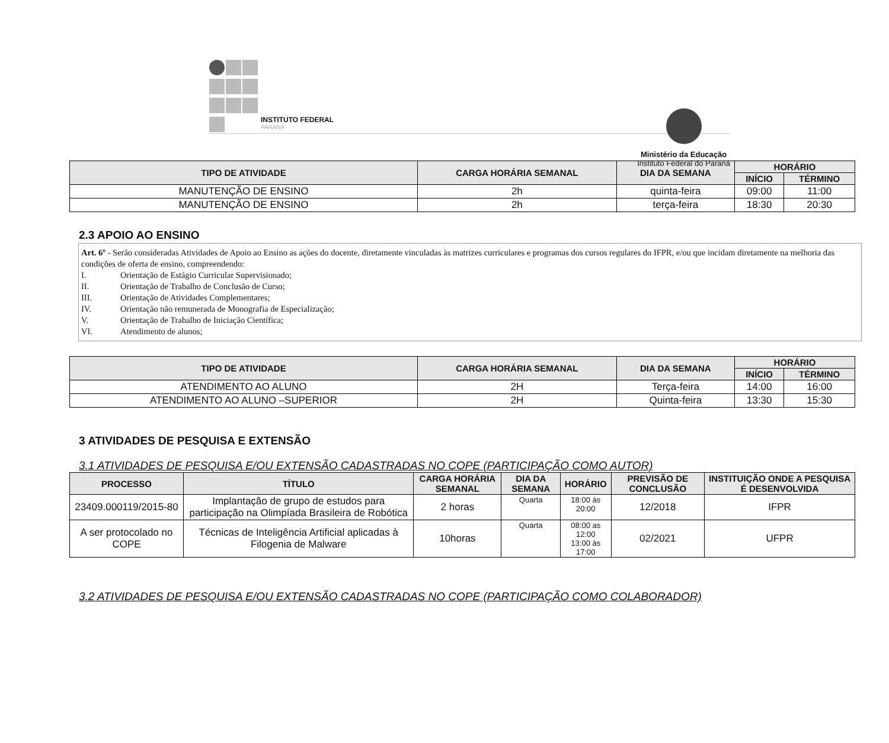INSTITUTO FEDERAL
PARANÁ
Ministério da Educação
Instituto Federal do Paraná
| TIPO DE ATIVIDADE | CARGA HORÁRIA SEMANAL | DIA DA SEMANA | HORÁRIO | |
| --- | --- | --- | --- | --- |
| | | | INÍCIO | TÉRMINO |
| MANUTENÇÃO DE ENSINO | 2h | quinta-feira | 09:00 | 11:00 |
| MANUTENÇÃO DE ENSINO | 2h | terça-feira | 18:30 | 20:30 |
2.3 APOIO AO ENSINO
Art. 6º - Serão consideradas Atividades de Apoio ao Ensino as ações do docente, diretamente vinculadas às matrizes curriculares e programas dos cursos regulares do IFPR, e/ou que incidam diretamente na melhoria das condições de oferta de ensino, compreendendo:
I. Orientação de Estágio Curricular Supervisionado;
II. Orientação de Trabalho de Conclusão de Curso;
III. Orientação de Atividades Complementares;
IV. Orientação não remunerada de Monografia de Especialização;
V. Orientação de Trabalho de Iniciação Científica;
VI. Atendimento de alunos;
| TIPO DE ATIVIDADE | CARGA HORÁRIA SEMANAL | DIA DA SEMANA | HORÁRIO | |
| --- | --- | --- | --- | --- |
| | | | INÍCIO | TÉRMINO |
| ATENDIMENTO AO ALUNO | 2H | Terça-feira | 14:00 | 16:00 |
| ATENDIMENTO AO ALUNO –SUPERIOR | 2H | Quinta-feira | 13:30 | 15:30 |
3 ATIVIDADES DE PESQUISA E EXTENSÃO
3.1 ATIVIDADES DE PESQUISA E/OU EXTENSÃO CADASTRADAS NO COPE (PARTICIPAÇÃO COMO AUTOR)
| PROCESSO | TÍTULO | CARGA HORÁRIA SEMANAL | DIA DA SEMANA | HORÁRIO | PREVISÃO DE CONCLUSÃO | INSTITUIÇÃO ONDE A PESQUISA É DESENVOLVIDA |
| --- | --- | --- | --- | --- | --- | --- |
| 23409.000119/2015-80 | Implantação de grupo de estudos para participação na Olimpíada Brasileira de Robótica | 2 horas | Quarta | 18:00 às 20:00 | 12/2018 | IFPR |
| A ser protocolado no COPE | Técnicas de Inteligência Artificial aplicadas à Filogenia de Malware | 10horas | Quarta | 08:00 as 12:00 13:00 às 17:00 | 02/2021 | UFPR |
3.2 ATIVIDADES DE PESQUISA E/OU EXTENSÃO CADASTRADAS NO COPE (PARTICIPAÇÃO COMO COLABORADOR)